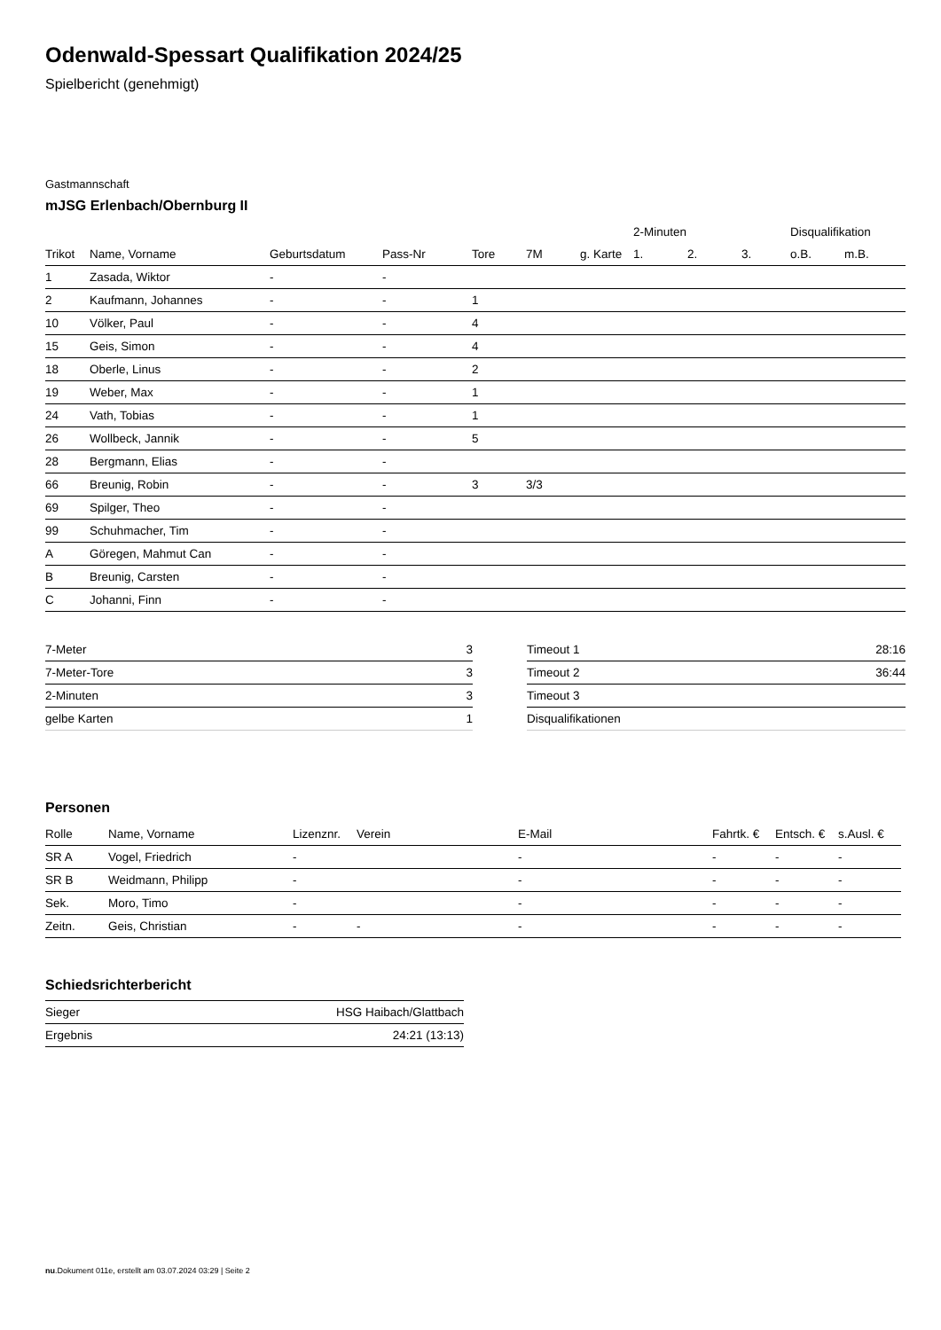Odenwald-Spessart Qualifikation 2024/25
Spielbericht (genehmigt)
Gastmannschaft
mJSG Erlenbach/Obernburg II
| | | | | | | | 2-Minuten | | | Disqualifikation | |
| --- | --- | --- | --- | --- | --- | --- | --- | --- | --- | --- | --- |
| Trikot | Name, Vorname | Geburtsdatum | Pass-Nr | Tore | 7M | g. Karte | 1. | 2. | 3. | o.B. | m.B. |
| 1 | Zasada, Wiktor | - | - | | | | | | | | |
| 2 | Kaufmann, Johannes | - | - | 1 | | | | | | | |
| 10 | Völker, Paul | - | - | 4 | | | | | | | |
| 15 | Geis, Simon | - | - | 4 | | | | | | | |
| 18 | Oberle, Linus | - | - | 2 | | | | | | | |
| 19 | Weber, Max | - | - | 1 | | | | | | | |
| 24 | Vath, Tobias | - | - | 1 | | | | | | | |
| 26 | Wollbeck, Jannik | - | - | 5 | | | | | | | |
| 28 | Bergmann, Elias | - | - | | | | | | | | |
| 66 | Breunig, Robin | - | - | 3 | 3/3 | | | | | | |
| 69 | Spilger, Theo | - | - | | | | | | | | |
| 99 | Schuhmacher, Tim | - | - | | | | | | | | |
| A | Göregen, Mahmut Can | - | - | | | | | | | | |
| B | Breunig, Carsten | - | - | | | | | | | | |
| C | Johanni, Finn | - | - | | | | | | | | |
| 7-Meter | 3 |
| 7-Meter-Tore | 3 |
| 2-Minuten | 3 |
| gelbe Karten | 1 |
| Timeout 1 | 28:16 |
| Timeout 2 | 36:44 |
| Timeout 3 | |
| Disqualifikationen | |
Personen
| Rolle | Name, Vorname | Lizenznr. | Verein | E-Mail | Fahrtk. € | Entsch. € | s.Ausl. € |
| --- | --- | --- | --- | --- | --- | --- | --- |
| SR A | Vogel, Friedrich | - | | - | - | - | - |
| SR B | Weidmann, Philipp | - | | - | - | - | - |
| Sek. | Moro, Timo | - | | - | - | - | - |
| Zeitn. | Geis, Christian | - | - | - | - | - | - |
Schiedsrichterbericht
| Sieger | HSG Haibach/Glattbach |
| Ergebnis | 24:21 (13:13) |
nu.Dokument 011e, erstellt am 03.07.2024 03:29 | Seite 2